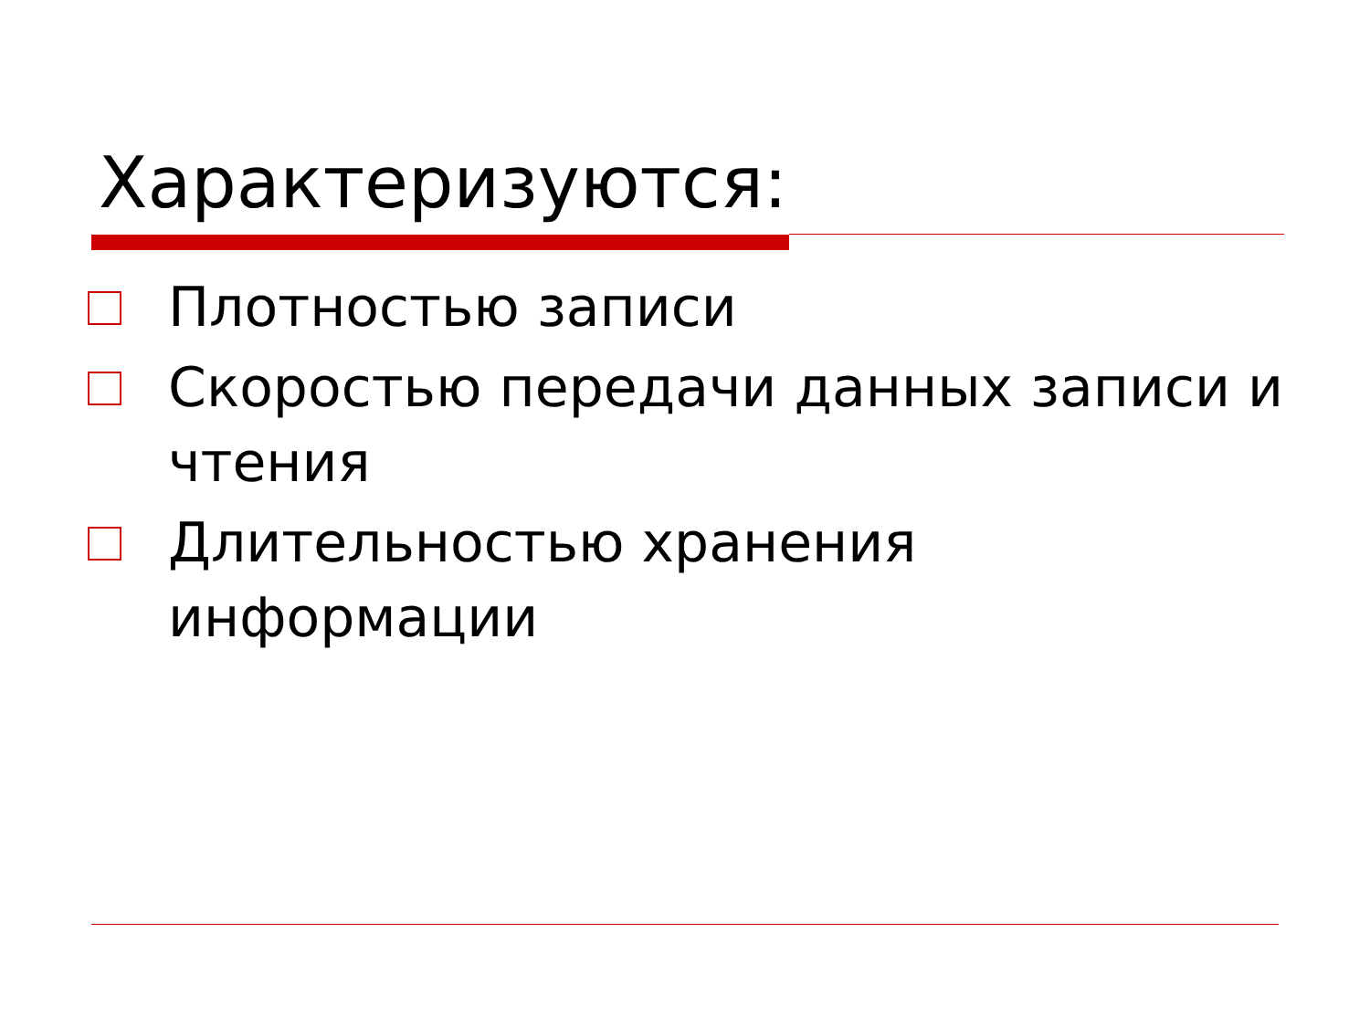Характеризуются:
Плотностью записи
Скоростью передачи данных записи и чтения
Длительностью хранения информации